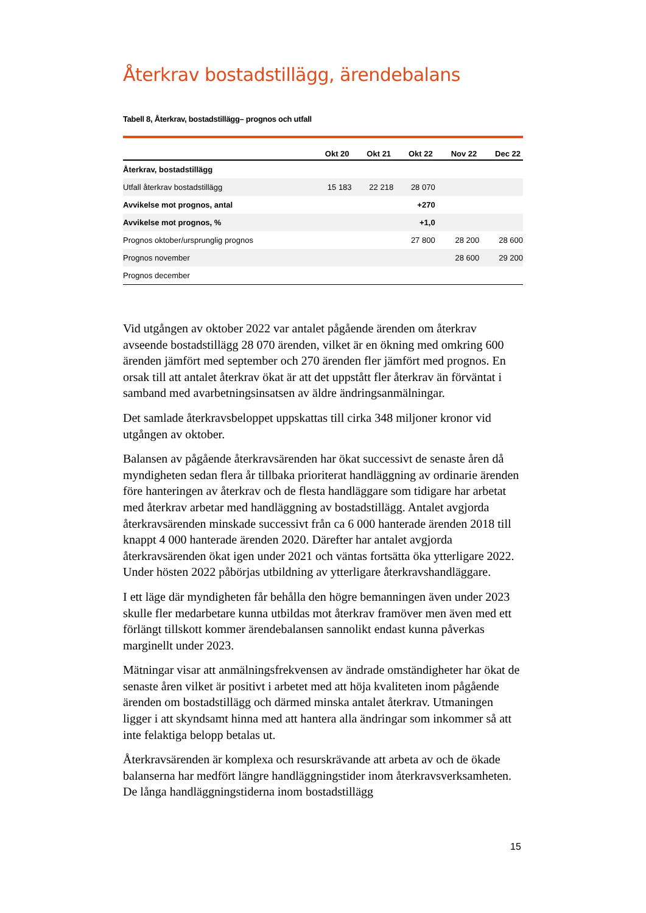Återkrav bostadstillägg, ärendebalans
Tabell 8, Återkrav, bostadstillägg– prognos och utfall
| | Okt 20 | Okt 21 | Okt 22 | Nov 22 | Dec 22 |
| --- | --- | --- | --- | --- | --- |
| Återkrav, bostadstillägg | | | | | |
| Utfall återkrav bostadstillägg | 15 183 | 22 218 | 28 070 | | |
| Avvikelse mot prognos, antal | | | +270 | | |
| Avvikelse mot prognos, % | | | +1,0 | | |
| Prognos oktober/ursprunglig prognos | | | 27 800 | 28 200 | 28 600 |
| Prognos november | | | | 28 600 | 29 200 |
| Prognos december | | | | | |
Vid utgången av oktober 2022 var antalet pågående ärenden om återkrav avseende bostadstillägg 28 070 ärenden, vilket är en ökning med omkring 600 ärenden jämfört med september och 270 ärenden fler jämfört med prognos. En orsak till att antalet återkrav ökat är att det uppstått fler återkrav än förväntat i samband med avarbetningsinsatsen av äldre ändringsanmälningar.
Det samlade återkravsbeloppet uppskattas till cirka 348 miljoner kronor vid utgången av oktober.
Balansen av pågående återkravsärenden har ökat successivt de senaste åren då myndigheten sedan flera år tillbaka prioriterat handläggning av ordinarie ärenden före hanteringen av återkrav och de flesta handläggare som tidigare har arbetat med återkrav arbetar med handläggning av bostadstillägg. Antalet avgjorda återkravsärenden minskade successivt från ca 6 000 hanterade ärenden 2018 till knappt 4 000 hanterade ärenden 2020. Därefter har antalet avgjorda återkravsärenden ökat igen under 2021 och väntas fortsätta öka ytterligare 2022. Under hösten 2022 påbörjas utbildning av ytterligare återkravshandläggare.
I ett läge där myndigheten får behålla den högre bemanningen även under 2023 skulle fler medarbetare kunna utbildas mot återkrav framöver men även med ett förlängt tillskott kommer ärendebalansen sannolikt endast kunna påverkas marginellt under 2023.
Mätningar visar att anmälningsfrekvensen av ändrade omständigheter har ökat de senaste åren vilket är positivt i arbetet med att höja kvaliteten inom pågående ärenden om bostadstillägg och därmed minska antalet återkrav. Utmaningen ligger i att skyndsamt hinna med att hantera alla ändringar som inkommer så att inte felaktiga belopp betalas ut.
Återkravsärenden är komplexa och resurskrävande att arbeta av och de ökade balanserna har medfört längre handläggningstider inom återkravsverksamheten. De långa handläggningstiderna inom bostadstillägg
15